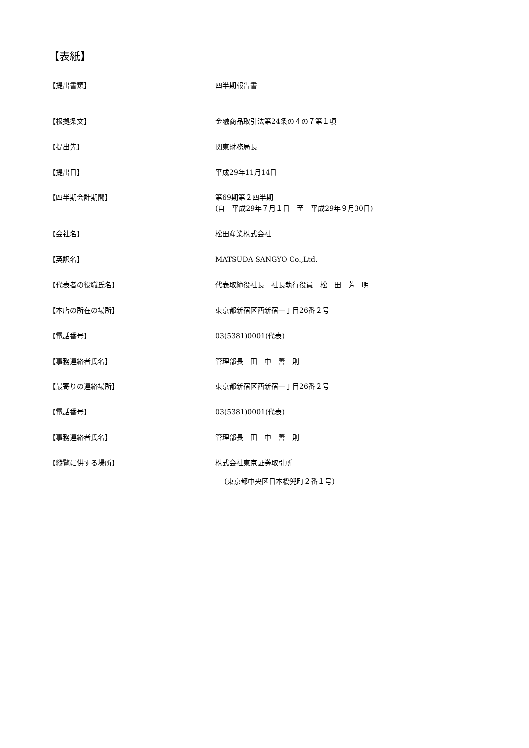【表紙】
【提出書類】 四半期報告書
【根拠条文】 金融商品取引法第24条の４の７第１項
【提出先】 関東財務局長
【提出日】 平成29年11月14日
【四半期会計期間】 第69期第２四半期
(自　平成29年７月１日　至　平成29年９月30日)
【会社名】 松田産業株式会社
【英訳名】 MATSUDA SANGYO Co.,Ltd.
【代表者の役職氏名】 代表取締役社長　社長執行役員　松　田　芳　明
【本店の所在の場所】 東京都新宿区西新宿一丁目26番２号
【電話番号】 03(5381)0001(代表)
【事務連絡者氏名】 管理部長　田　中　善　則
【最寄りの連絡場所】 東京都新宿区西新宿一丁目26番２号
【電話番号】 03(5381)0001(代表)
【事務連絡者氏名】 管理部長　田　中　善　則
【縦覧に供する場所】 株式会社東京証券取引所
(東京都中央区日本橋兜町２番１号)